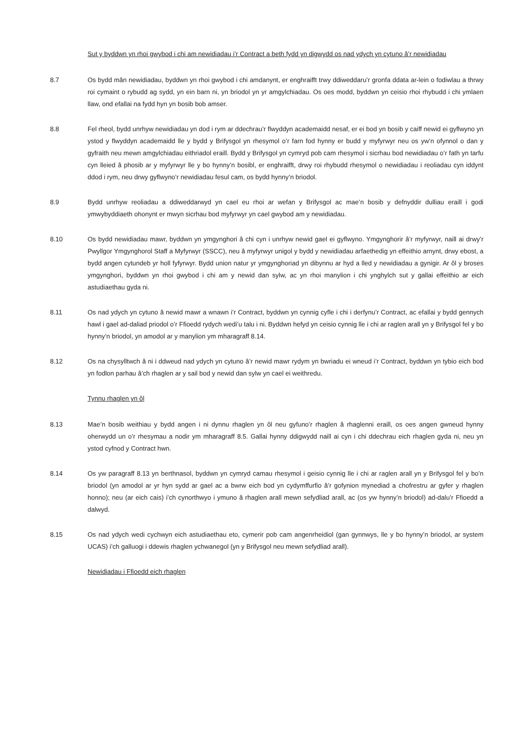Sut y byddwn yn rhoi gwybod i chi am newidiadau i’r Contract a beth fydd yn digwydd os nad ydych yn cytuno â’r newidiadau
8.7 Os bydd mân newidiadau, byddwn yn rhoi gwybod i chi amdanynt, er enghraifft trwy ddiweddaru’r gronfa ddata ar-lein o fodiwlau a thrwy roi cymaint o rybudd ag sydd, yn ein barn ni, yn briodol yn yr amgylchiadau. Os oes modd, byddwn yn ceisio rhoi rhybudd i chi ymlaen llaw, ond efallai na fydd hyn yn bosib bob amser.
8.8 Fel rheol, bydd unrhyw newidiadau yn dod i rym ar ddechrau’r flwyddyn academaidd nesaf, er ei bod yn bosib y caiff newid ei gyflwyno yn ystod y flwyddyn academaidd lle y bydd y Brifysgol yn rhesymol o’r farn fod hynny er budd y myfyrwyr neu os yw’n ofynnol o dan y gyfraith neu mewn amgylchiadau eithriadol eraill. Bydd y Brifysgol yn cymryd pob cam rhesymol i sicrhau bod newidiadau o’r fath yn tarfu cyn lleied â phosib ar y myfyrwyr lle y bo hynny’n bosibl, er enghraifft, drwy roi rhybudd rhesymol o newidiadau i reoliadau cyn iddynt ddod i rym, neu drwy gyflwyno’r newidiadau fesul cam, os bydd hynny’n briodol.
8.9 Bydd unrhyw reoliadau a ddiweddarwyd yn cael eu rhoi ar wefan y Brifysgol ac mae’n bosib y defnyddir dulliau eraill i godi ymwybyddiaeth ohonynt er mwyn sicrhau bod myfyrwyr yn cael gwybod am y newidiadau.
8.10 Os bydd newidiadau mawr, byddwn yn ymgynghori â chi cyn i unrhyw newid gael ei gyflwyno. Ymgynghorir â’r myfyrwyr, naill ai drwy’r Pwyllgor Ymgynghorol Staff a Myfyrwyr (SSCC), neu â myfyrwyr unigol y bydd y newidiadau arfaethedig yn effeithio arnynt, drwy ebost, a bydd angen cytundeb yr holl fyfyrwyr. Bydd union natur yr ymgynghoriad yn dibynnu ar hyd a lled y newidiadau a gynigir. Ar ôl y broses ymgynghori, byddwn yn rhoi gwybod i chi am y newid dan sylw, ac yn rhoi manylion i chi ynghylch sut y gallai effeithio ar eich astudiaethau gyda ni.
8.11 Os nad ydych yn cytuno â newid mawr a wnawn i’r Contract, byddwn yn cynnig cyfle i chi i derfynu’r Contract, ac efallai y bydd gennych hawl i gael ad-daliad priodol o’r Ffioedd rydych wedi’u talu i ni. Byddwn hefyd yn ceisio cynnig lle i chi ar raglen arall yn y Brifysgol fel y bo hynny’n briodol, yn amodol ar y manylion ym mharagraff 8.14.
8.12 Os na chysylltwch â ni i ddweud nad ydych yn cytuno â’r newid mawr rydym yn bwriadu ei wneud i’r Contract, byddwn yn tybio eich bod yn fodlon parhau â’ch rhaglen ar y sail bod y newid dan sylw yn cael ei weithredu.
Tynnu rhaglen yn ôl
8.13 Mae’n bosib weithiau y bydd angen i ni dynnu rhaglen yn ôl neu gyfuno’r rhaglen â rhaglenni eraill, os oes angen gwneud hynny oherwydd un o’r rhesymau a nodir ym mharagraff 8.5. Gallai hynny ddigwydd naill ai cyn i chi ddechrau eich rhaglen gyda ni, neu yn ystod cyfnod y Contract hwn.
8.14 Os yw paragraff 8.13 yn berthnasol, byddwn yn cymryd camau rhesymol i geisio cynnig lle i chi ar raglen arall yn y Brifysgol fel y bo’n briodol (yn amodol ar yr hyn sydd ar gael ac a bwrw eich bod yn cydymffurfio â’r gofynion mynediad a chofrestru ar gyfer y rhaglen honno); neu (ar eich cais) i’ch cynorthwyo i ymuno â rhaglen arall mewn sefydliad arall, ac (os yw hynny’n briodol) ad-dalu’r Ffioedd a dalwyd.
8.15 Os nad ydych wedi cychwyn eich astudiaethau eto, cymerir pob cam angenrheidiol (gan gynnwys, lle y bo hynny’n briodol, ar system UCAS) i’ch galluogi i ddewis rhaglen ychwanegol (yn y Brifysgol neu mewn sefydliad arall).
Newidiadau i Ffioedd eich rhaglen